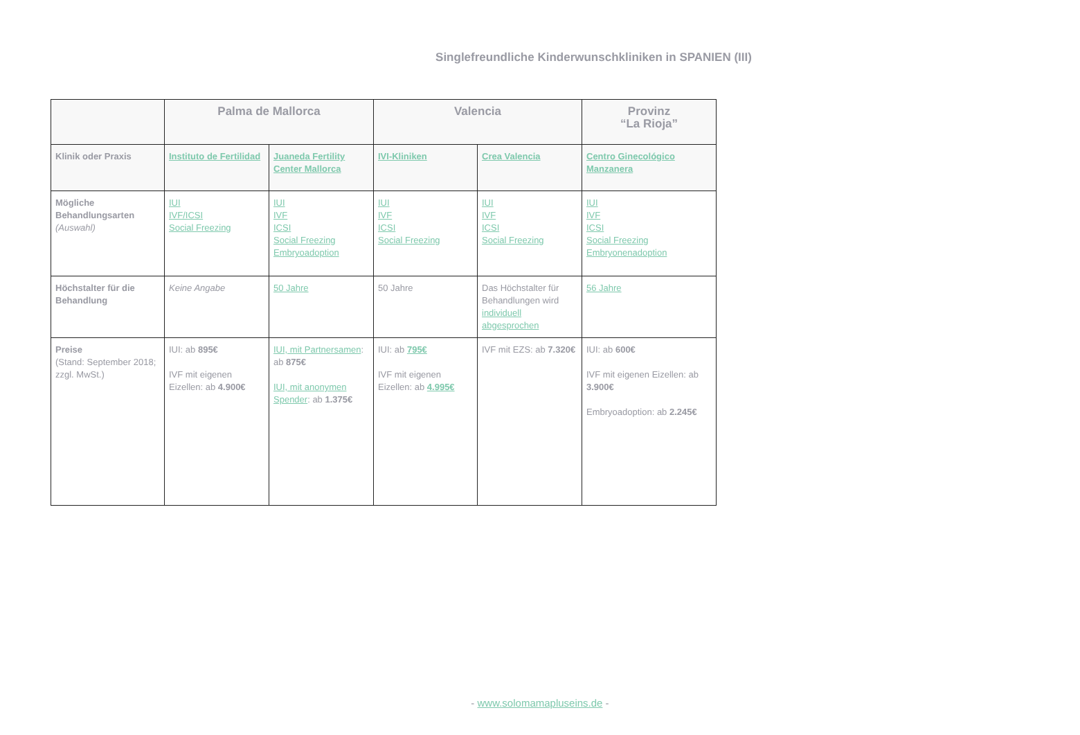Singlefreundliche Kinderwunschkliniken in SPANIEN (III)
| | Palma de Mallorca | | Valencia | | Provinz “La Rioja” |
| --- | --- | --- | --- | --- | --- |
| Klinik oder Praxis | Instituto de Fertilidad | Juaneda Fertility Center Mallorca | IVI-Kliniken | Crea Valencia | Centro Ginecológico Manzanera |
| Mögliche Behandlungsarten (Auswahl) | IUI IVF/ICSI Social Freezing | IUI IVF ICSI Social Freezing Embryoadoption | IUI IVF ICSI Social Freezing | IUI IVF ICSI Social Freezing | IUI IVF ICSI Social Freezing Embryonenadoption |
| Höchstalter für die Behandlung | Keine Angabe | 50 Jahre | 50 Jahre | Das Höchstalter für Behandlungen wird individuell abgesprochen | 56 Jahre |
| Preise (Stand: September 2018; zzgl. MwSt.) | IUI: ab 895€ IVF mit eigenen Eizellen: ab 4.900€ | IUI, mit Partnersamen : ab 875€ IUI, mit anonymen Spender : ab 1.375€ | IUI: ab 795€ IVF mit eigenen Eizellen: ab 4.995€ | IVF mit EZS: ab 7.320€ | IUI: ab 600€ IVF mit eigenen Eizellen: ab 3.900€ Embryoadoption: ab 2.245€ |
- www.solomamapluseins.de -